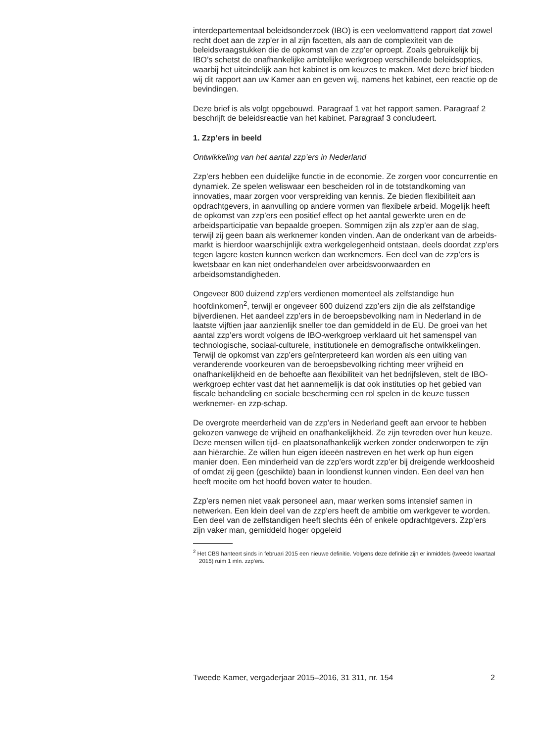interdepartementaal beleidsonderzoek (IBO) is een veelomvattend rapport dat zowel recht doet aan de zzp’er in al zijn facetten, als aan de complexiteit van de beleidsvraagstukken die de opkomst van de zzp’er oproept. Zoals gebruikelijk bij IBO’s schetst de onafhankelijke ambtelijke werkgroep verschillende beleidsopties, waarbij het uiteindelijk aan het kabinet is om keuzes te maken. Met deze brief bieden wij dit rapport aan uw Kamer aan en geven wij, namens het kabinet, een reactie op de bevindingen.
Deze brief is als volgt opgebouwd. Paragraaf 1 vat het rapport samen. Paragraaf 2 beschrijft de beleidsreactie van het kabinet. Paragraaf 3 concludeert.
1. Zzp’ers in beeld
Ontwikkeling van het aantal zzp’ers in Nederland
Zzp’ers hebben een duidelijke functie in de economie. Ze zorgen voor concurrentie en dynamiek. Ze spelen weliswaar een bescheiden rol in de totstandkoming van innovaties, maar zorgen voor verspreiding van kennis. Ze bieden flexibiliteit aan opdrachtgevers, in aanvulling op andere vormen van flexibele arbeid. Mogelijk heeft de opkomst van zzp’ers een positief effect op het aantal gewerkte uren en de arbeidsparticipatie van bepaalde groepen. Sommigen zijn als zzp’er aan de slag, terwijl zij geen baan als werknemer konden vinden. Aan de onderkant van de arbeids-markt is hierdoor waarschijnlijk extra werkgelegenheid ontstaan, deels doordat zzp’ers tegen lagere kosten kunnen werken dan werknemers. Een deel van de zzp’ers is kwetsbaar en kan niet onderhandelen over arbeidsvoorwaarden en arbeidsomstandigheden.
Ongeveer 800 duizend zzp’ers verdienen momenteel als zelfstandige hun hoofdinkomen<sup>2</sup>, terwijl er ongeveer 600 duizend zzp’ers zijn die als zelfstandige bijverdienen. Het aandeel zzp’ers in de beroepsbevolking nam in Nederland in de laatste vijftien jaar aanzienlijk sneller toe dan gemiddeld in de EU. De groei van het aantal zzp’ers wordt volgens de IBO-werkgroep verklaard uit het samenspel van technologische, sociaal-culturele, institutionele en demografische ontwikkelingen. Terwijl de opkomst van zzp’ers geïnterpreteerd kan worden als een uiting van veranderende voorkeuren van de beroepsbevolking richting meer vrijheid en onafhankelijkheid en de behoefte aan flexibiliteit van het bedrijfsleven, stelt de IBO-werkgroep echter vast dat het aannemelijk is dat ook instituties op het gebied van fiscale behandeling en sociale bescherming een rol spelen in de keuze tussen werknemer- en zzp-schap.
De overgrote meerderheid van de zzp’ers in Nederland geeft aan ervoor te hebben gekozen vanwege de vrijheid en onafhankelijkheid. Ze zijn tevreden over hun keuze. Deze mensen willen tijd- en plaatsonafhankelijk werken zonder onderworpen te zijn aan hiërarchie. Ze willen hun eigen ideeën nastreven en het werk op hun eigen manier doen. Een minderheid van de zzp’ers wordt zzp’er bij dreigende werkloosheid of omdat zij geen (geschikte) baan in loondienst kunnen vinden. Een deel van hen heeft moeite om het hoofd boven water te houden.
Zzp’ers nemen niet vaak personeel aan, maar werken soms intensief samen in netwerken. Een klein deel van de zzp’ers heeft de ambitie om werkgever te worden. Een deel van de zelfstandigen heeft slechts één of enkele opdrachtgevers. Zzp’ers zijn vaker man, gemiddeld hoger opgeleid
<sup>2</sup> Het CBS hanteert sinds in februari 2015 een nieuwe definitie. Volgens deze definitie zijn er inmiddels (tweede kwartaal 2015) ruim 1 mln. zzp’ers.
Tweede Kamer, vergaderjaar 2015–2016, 31 311, nr. 154 2